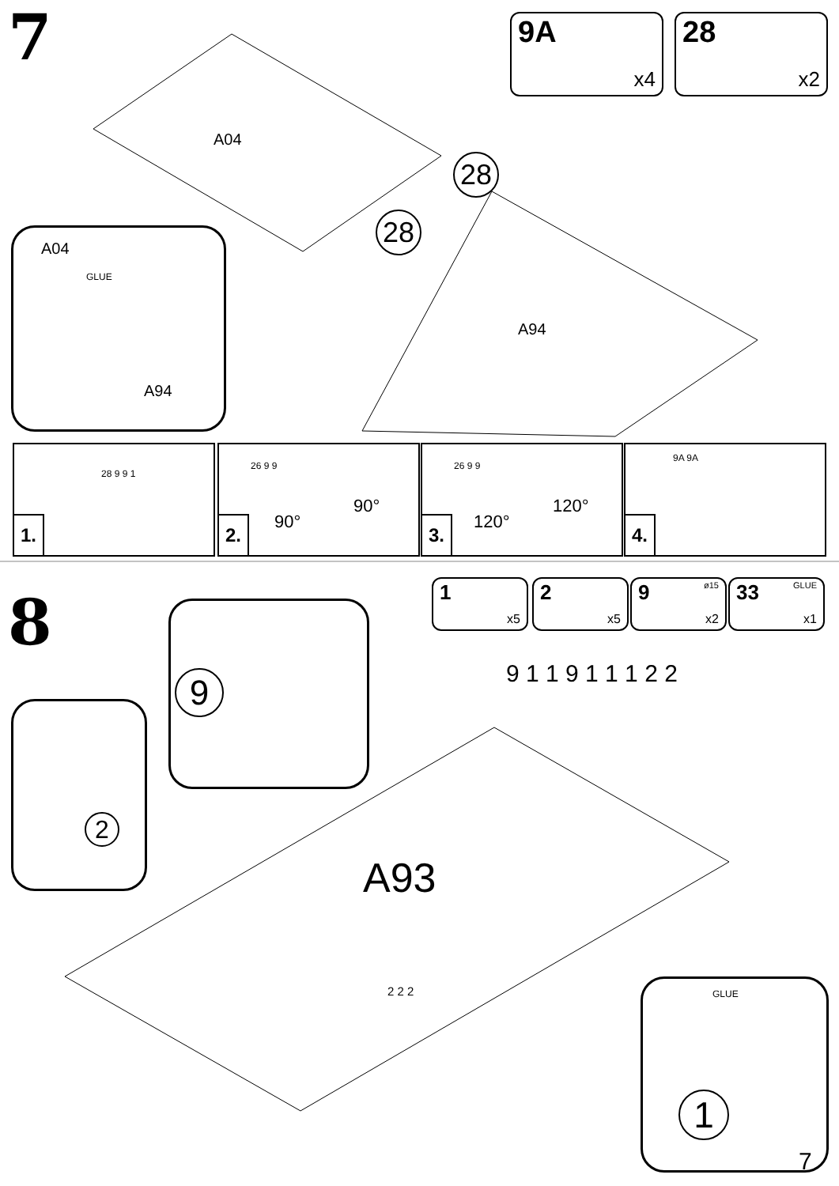7
9A
x4
28
x2
A04
28
28
A94
A04
GLUE
A94
1.
28 9 9 1
2.
90°
90°
26 9 9
3.
120°
120°
26 9 9
4.
9A 9A
8
1
x5
2
x5
9 ø15
x2
33 GLUE
x1
9
2
A93
9 1 1 9 1 1 1 2 2
2 2 2
GLUE
1
7